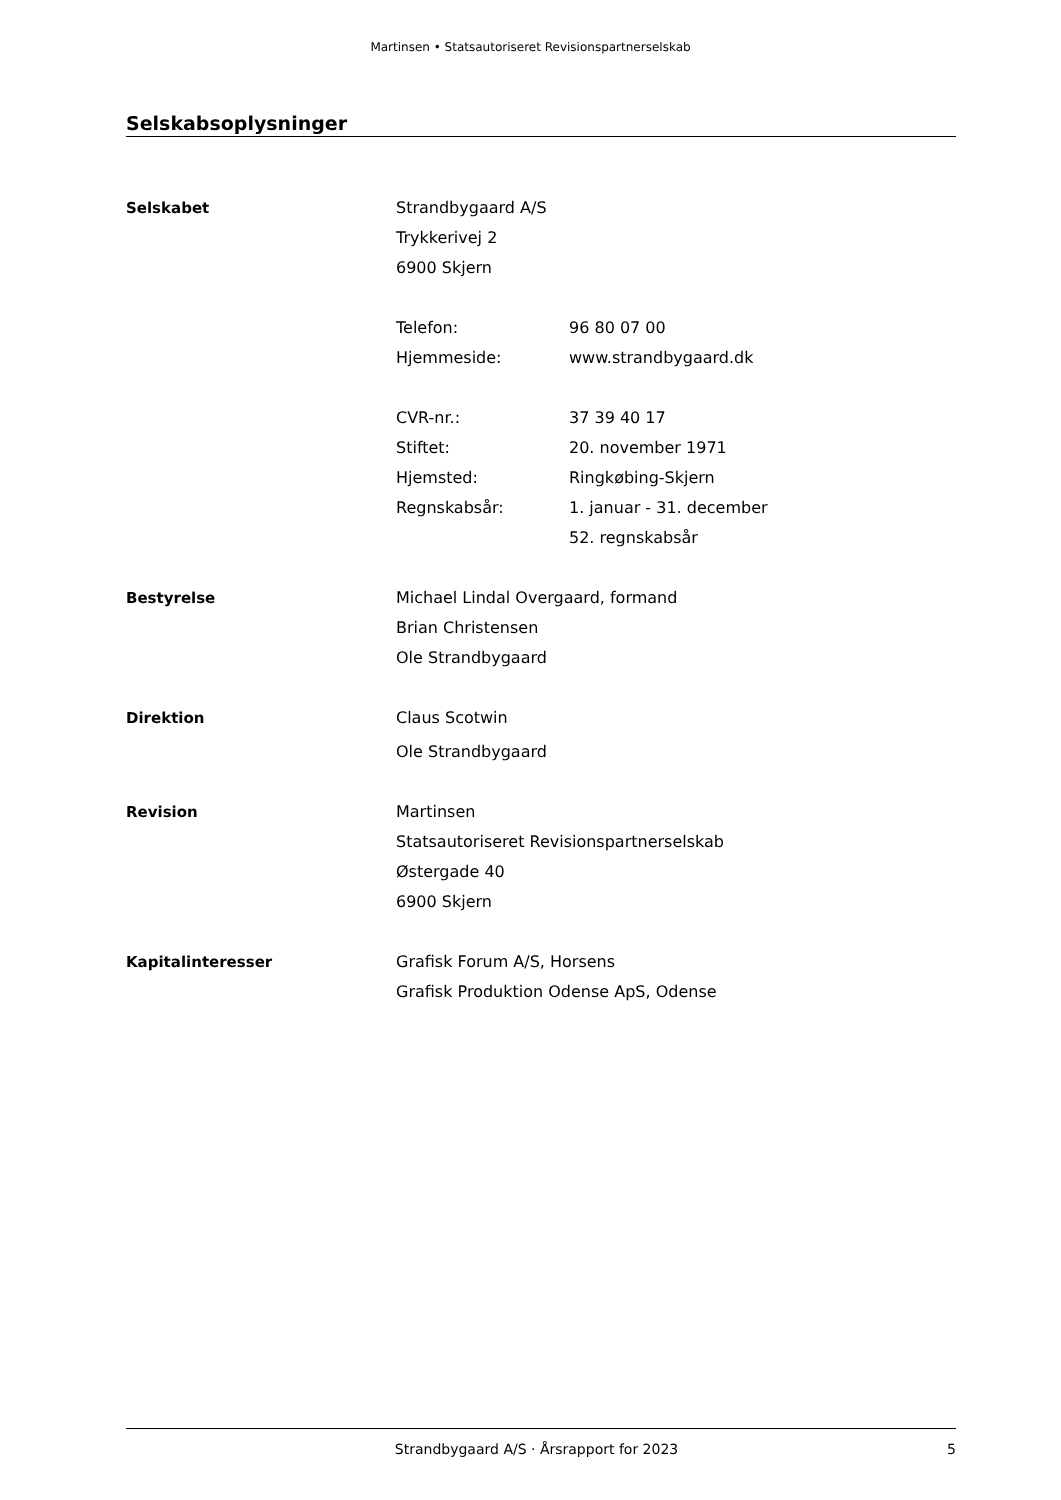Martinsen • Statsautoriseret Revisionspartnerselskab
Selskabsoplysninger
Selskabet Strandbygaard A/S
Trykkerivej 2
6900 Skjern
Telefon: 96 80 07 00
Hjemmeside: www.strandbygaard.dk
CVR-nr.: 37 39 40 17
Stiftet: 20. november 1971
Hjemsted: Ringkøbing-Skjern
Regnskabsår: 1. januar - 31. december
52. regnskabsår
Bestyrelse Michael Lindal Overgaard, formand
Brian Christensen
Ole Strandbygaard
Direktion Claus Scotwin
Ole Strandbygaard
Revision Martinsen
Statsautoriseret Revisionspartnerselskab
Østergade 40
6900 Skjern
Kapitalinteresser Grafisk Forum A/S, Horsens
Grafisk Produktion Odense ApS, Odense
Strandbygaard A/S · Årsrapport for 2023 5